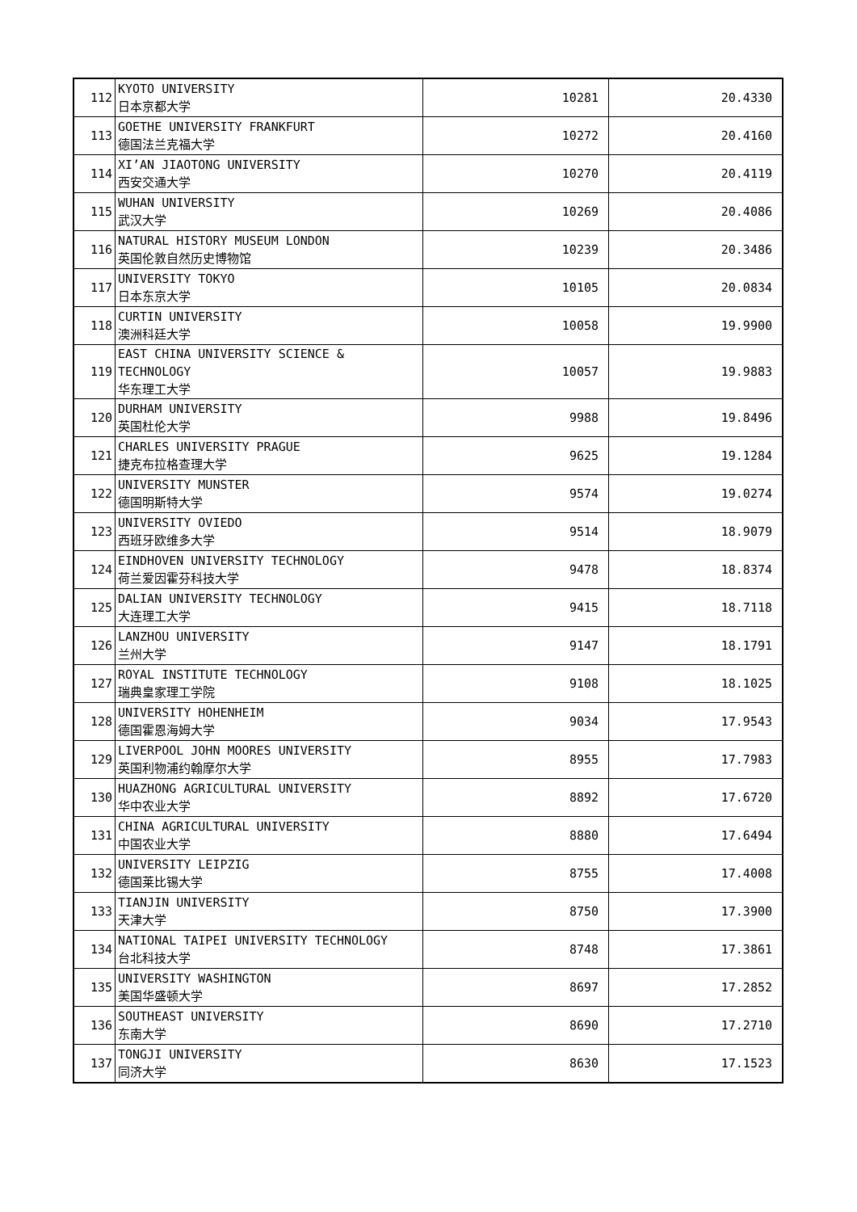| 112 | KYOTO UNIVERSITY 日本京都大学 | 10281 | 20.4330 |
| 113 | GOETHE UNIVERSITY FRANKFURT 德国法兰克福大学 | 10272 | 20.4160 |
| 114 | XI’AN JIAOTONG UNIVERSITY 西安交通大学 | 10270 | 20.4119 |
| 115 | WUHAN UNIVERSITY 武汉大学 | 10269 | 20.4086 |
| 116 | NATURAL HISTORY MUSEUM LONDON 英国伦敦自然历史博物馆 | 10239 | 20.3486 |
| 117 | UNIVERSITY TOKYO 日本东京大学 | 10105 | 20.0834 |
| 118 | CURTIN UNIVERSITY 澳洲科廷大学 | 10058 | 19.9900 |
| 119 | EAST CHINA UNIVERSITY SCIENCE & TECHNOLOGY 华东理工大学 | 10057 | 19.9883 |
| 120 | DURHAM UNIVERSITY 英国杜伦大学 | 9988 | 19.8496 |
| 121 | CHARLES UNIVERSITY PRAGUE 捷克布拉格查理大学 | 9625 | 19.1284 |
| 122 | UNIVERSITY MUNSTER 德国明斯特大学 | 9574 | 19.0274 |
| 123 | UNIVERSITY OVIEDO 西班牙欧维多大学 | 9514 | 18.9079 |
| 124 | EINDHOVEN UNIVERSITY TECHNOLOGY 荷兰爱因霍芬科技大学 | 9478 | 18.8374 |
| 125 | DALIAN UNIVERSITY TECHNOLOGY 大连理工大学 | 9415 | 18.7118 |
| 126 | LANZHOU UNIVERSITY 兰州大学 | 9147 | 18.1791 |
| 127 | ROYAL INSTITUTE TECHNOLOGY 瑞典皇家理工学院 | 9108 | 18.1025 |
| 128 | UNIVERSITY HOHENHEIM 德国霍恩海姆大学 | 9034 | 17.9543 |
| 129 | LIVERPOOL JOHN MOORES UNIVERSITY 英国利物浦约翰摩尔大学 | 8955 | 17.7983 |
| 130 | HUAZHONG AGRICULTURAL UNIVERSITY 华中农业大学 | 8892 | 17.6720 |
| 131 | CHINA AGRICULTURAL UNIVERSITY 中国农业大学 | 8880 | 17.6494 |
| 132 | UNIVERSITY LEIPZIG 德国莱比锡大学 | 8755 | 17.4008 |
| 133 | TIANJIN UNIVERSITY 天津大学 | 8750 | 17.3900 |
| 134 | NATIONAL TAIPEI UNIVERSITY TECHNOLOGY 台北科技大学 | 8748 | 17.3861 |
| 135 | UNIVERSITY WASHINGTON 美国华盛顿大学 | 8697 | 17.2852 |
| 136 | SOUTHEAST UNIVERSITY 东南大学 | 8690 | 17.2710 |
| 137 | TONGJI UNIVERSITY 同济大学 | 8630 | 17.1523 |